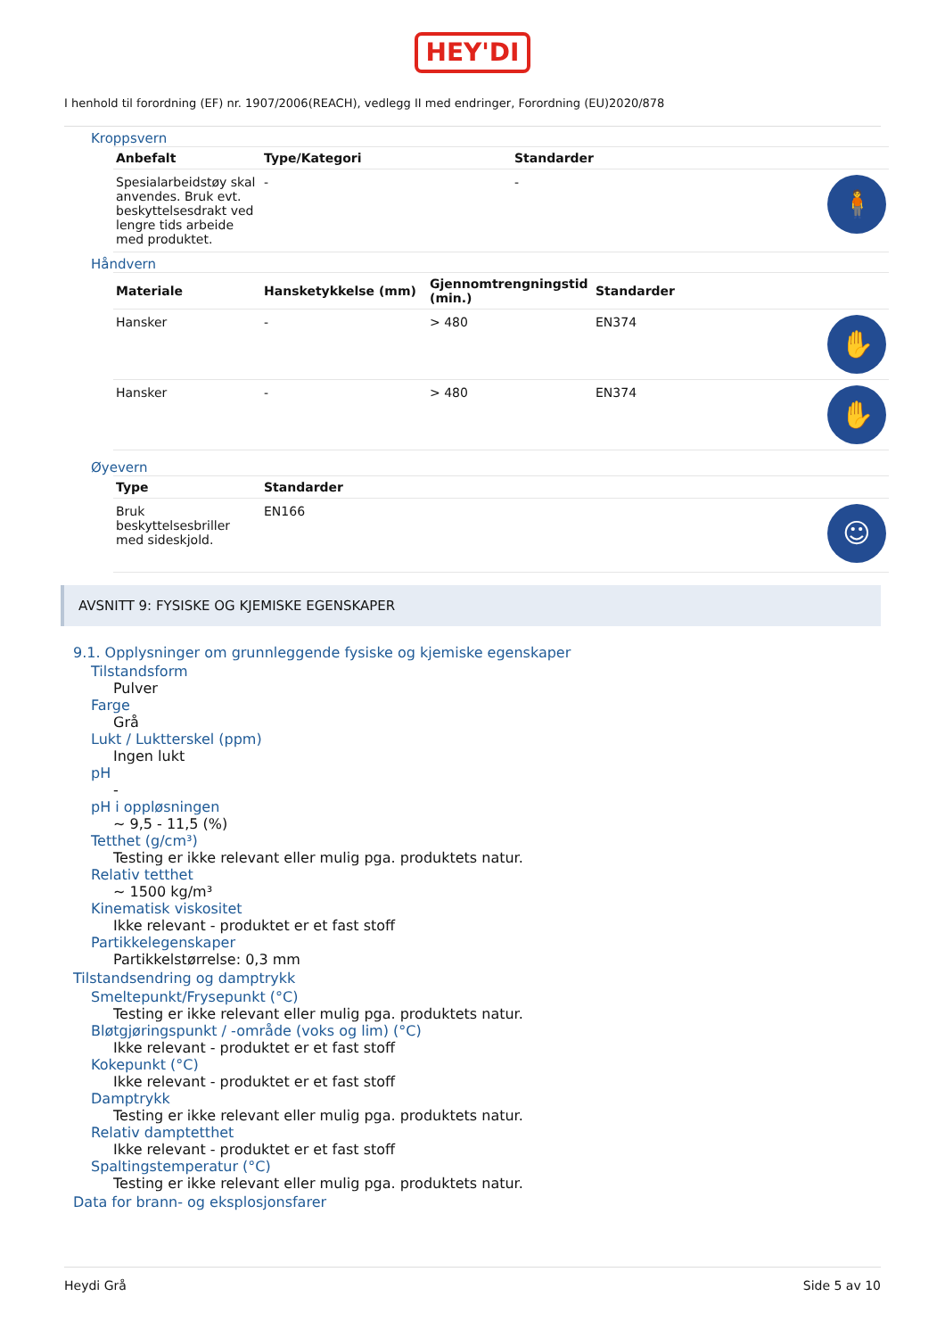HEY'DI
I henhold til forordning (EF) nr. 1907/2006(REACH), vedlegg II med endringer, Forordning (EU)2020/878
Kroppsvern
| Anbefalt | Type/Kategori | Standarder | |
| --- | --- | --- | --- |
| Spesialarbeidstøy skal anvendes. Bruk evt. beskyttelsesdrakt ved lengre tids arbeide med produktet. | - | - | 🧍 |
Håndvern
| Materiale | Hansketykkelse (mm) | Gjennomtrengningstid (min.) | Standarder | |
| --- | --- | --- | --- | --- |
| Hansker | - | > 480 | EN374 | ✋ |
| Hansker | - | > 480 | EN374 | ✋ |
Øyevern
| Type | Standarder | |
| --- | --- | --- |
| Bruk beskyttelsesbriller med sideskjold. | EN166 | ☺ |
AVSNITT 9: FYSISKE OG KJEMISKE EGENSKAPER
9.1. Opplysninger om grunnleggende fysiske og kjemiske egenskaper
Tilstandsform
Pulver
Farge
Grå
Lukt / Luktterskel (ppm)
Ingen lukt
pH
-
pH i oppløsningen
~ 9,5 - 11,5 (%)
Tetthet (g/cm³)
Testing er ikke relevant eller mulig pga. produktets natur.
Relativ tetthet
~ 1500 kg/m³
Kinematisk viskositet
Ikke relevant - produktet er et fast stoff
Partikkelegenskaper
Partikkelstørrelse: 0,3 mm
Tilstandsendring og damptrykk
Smeltepunkt/Frysepunkt (°C)
Testing er ikke relevant eller mulig pga. produktets natur.
Bløtgjøringspunkt / -område (voks og lim) (°C)
Ikke relevant - produktet er et fast stoff
Kokepunkt (°C)
Ikke relevant - produktet er et fast stoff
Damptrykk
Testing er ikke relevant eller mulig pga. produktets natur.
Relativ damptetthet
Ikke relevant - produktet er et fast stoff
Spaltingstemperatur (°C)
Testing er ikke relevant eller mulig pga. produktets natur.
Data for brann- og eksplosjonsfarer
Heydi Grå Side 5 av 10